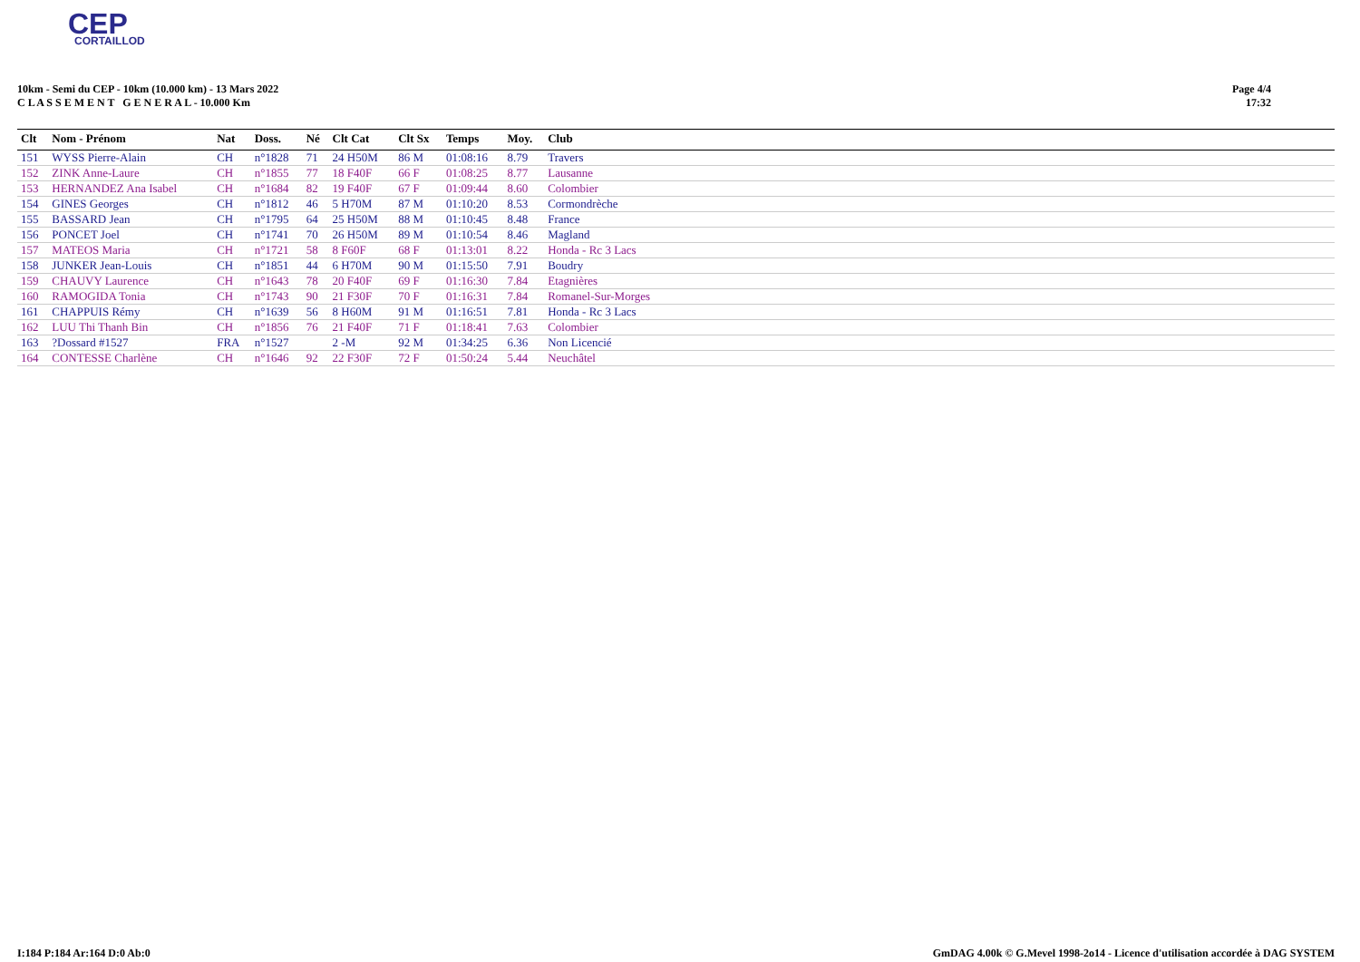CEP
CORTAILLOD
10km - Semi du CEP - 10km (10.000 km) - 13 Mars 2022
C L A S S E M E N T G E N E R A L - 10.000 Km
Page 4/4
17:32
| Clt | Nom - Prénom | Nat | Doss. | Né | Clt Cat | Clt Sx | Temps | Moy. | Club |
| --- | --- | --- | --- | --- | --- | --- | --- | --- | --- |
| 151 | WYSS Pierre-Alain | CH | n°1828 | 71 | 24 H50M | 86 M | 01:08:16 | 8.79 | Travers |
| 152 | ZINK Anne-Laure | CH | n°1855 | 77 | 18 F40F | 66 F | 01:08:25 | 8.77 | Lausanne |
| 153 | HERNANDEZ Ana Isabel | CH | n°1684 | 82 | 19 F40F | 67 F | 01:09:44 | 8.60 | Colombier |
| 154 | GINES Georges | CH | n°1812 | 46 | 5 H70M | 87 M | 01:10:20 | 8.53 | Cormondrèche |
| 155 | BASSARD Jean | CH | n°1795 | 64 | 25 H50M | 88 M | 01:10:45 | 8.48 | France |
| 156 | PONCET Joel | CH | n°1741 | 70 | 26 H50M | 89 M | 01:10:54 | 8.46 | Magland |
| 157 | MATEOS Maria | CH | n°1721 | 58 | 8 F60F | 68 F | 01:13:01 | 8.22 | Honda - Rc 3 Lacs |
| 158 | JUNKER Jean-Louis | CH | n°1851 | 44 | 6 H70M | 90 M | 01:15:50 | 7.91 | Boudry |
| 159 | CHAUVY Laurence | CH | n°1643 | 78 | 20 F40F | 69 F | 01:16:30 | 7.84 | Etagnières |
| 160 | RAMOGIDA Tonia | CH | n°1743 | 90 | 21 F30F | 70 F | 01:16:31 | 7.84 | Romanel-Sur-Morges |
| 161 | CHAPPUIS Rémy | CH | n°1639 | 56 | 8 H60M | 91 M | 01:16:51 | 7.81 | Honda - Rc 3 Lacs |
| 162 | LUU Thi Thanh Bin | CH | n°1856 | 76 | 21 F40F | 71 F | 01:18:41 | 7.63 | Colombier |
| 163 | ?Dossard #1527 | FRA | n°1527 | | 2 -M | 92 M | 01:34:25 | 6.36 | Non Licencié |
| 164 | CONTESSE Charlène | CH | n°1646 | 92 | 22 F30F | 72 F | 01:50:24 | 5.44 | Neuchâtel |
I:184 P:184 Ar:164 D:0 Ab:0 GmDAG 4.00k © G.Mevel 1998-2o14 - Licence d'utilisation accordée à DAG SYSTEM